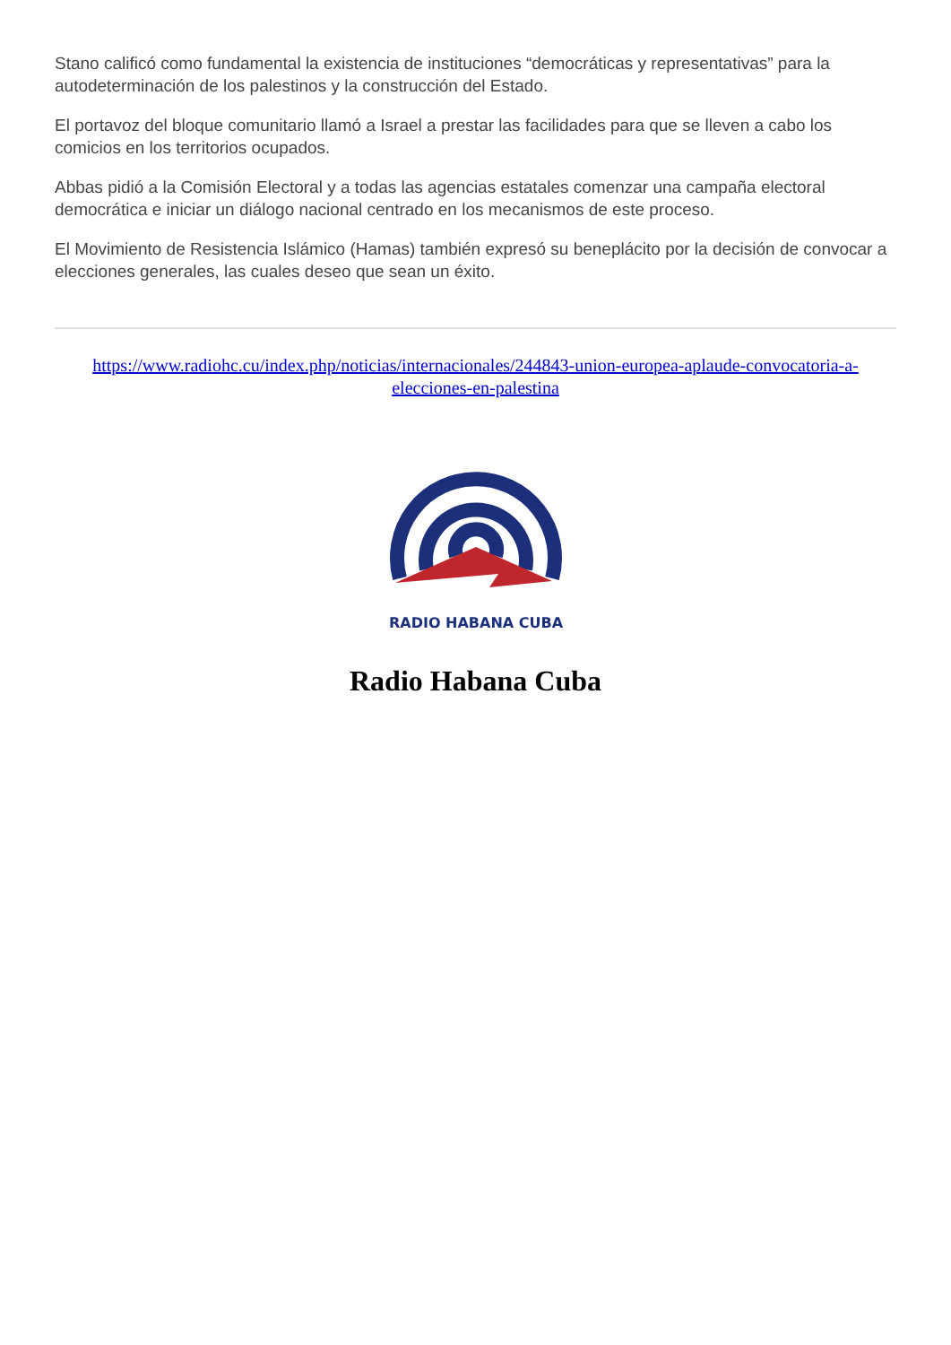Stano calificó como fundamental la existencia de instituciones “democráticas y representativas” para la autodeterminación de los palestinos y la construcción del Estado.
El portavoz del bloque comunitario llamó a Israel a prestar las facilidades para que se lleven a cabo los comicios en los territorios ocupados.
Abbas pidió a la Comisión Electoral y a todas las agencias estatales comenzar una campaña electoral democrática e iniciar un diálogo nacional centrado en los mecanismos de este proceso.
El Movimiento de Resistencia Islámico (Hamas) también expresó su beneplácito por la decisión de convocar a elecciones generales, las cuales deseo que sean un éxito.
https://www.radiohc.cu/index.php/noticias/internacionales/244843-union-europea-aplaude-convocatoria-a-elecciones-en-palestina
RADIO HABANA CUBA
Radio Habana Cuba